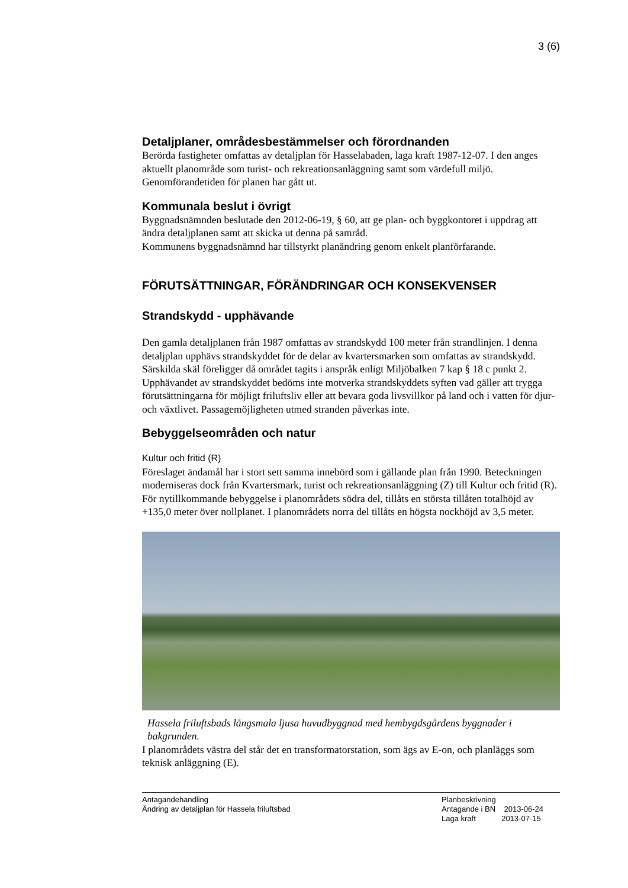3 (6)
Detaljplaner, områdesbestämmelser och förordnanden
Berörda fastigheter omfattas av detaljplan för Hasselabaden, laga kraft 1987-12-07. I den anges aktuellt planområde som turist- och rekreationsanläggning samt som värdefull miljö.
Genomförandetiden för planen har gått ut.
Kommunala beslut i övrigt
Byggnadsnämnden beslutade den 2012-06-19, § 60, att ge plan- och byggkontoret i uppdrag att ändra detaljplanen samt att skicka ut denna på samråd.
Kommunens byggnadsnämnd har tillstyrkt planändring genom enkelt planförfarande.
FÖRUTSÄTTNINGAR, FÖRÄNDRINGAR OCH KONSEKVENSER
Strandskydd - upphävande
Den gamla detaljplanen från 1987 omfattas av strandskydd 100 meter från strandlinjen. I denna detaljplan upphävs strandskyddet för de delar av kvartersmarken som omfattas av strandskydd. Särskilda skäl föreligger då området tagits i anspråk enligt Miljöbalken 7 kap § 18 c punkt 2.
Upphävandet av strandskyddet bedöms inte motverka strandskyddets syften vad gäller att trygga förutsättningarna för möjligt friluftsliv eller att bevara goda livsvillkor på land och i vatten för djur- och växtlivet. Passagemöjligheten utmed stranden påverkas inte.
Bebyggelseområden och natur
Kultur och fritid (R)
Föreslaget ändamål har i stort sett samma innebörd som i gällande plan från 1990. Beteckningen moderniseras dock från Kvartersmark, turist och rekreationsanläggning (Z) till Kultur och fritid (R).
För nytillkommande bebyggelse i planområdets södra del, tillåts en största tillåten totalhöjd av +135,0 meter över nollplanet. I planområdets norra del tillåts en högsta nockhöjd av 3,5 meter.
Hassela friluftsbads långsmala ljusa huvudbyggnad med hembygdsgårdens byggnader i bakgrunden.
I planområdets västra del står det en transformatorstation, som ägs av E-on, och planläggs som teknisk anläggning (E).
Antagandehandling
Ändring av detaljplan för Hassela friluftsbad
Planbeskrivning
Antagande i BN 2013-06-24
Laga kraft 2013-07-15